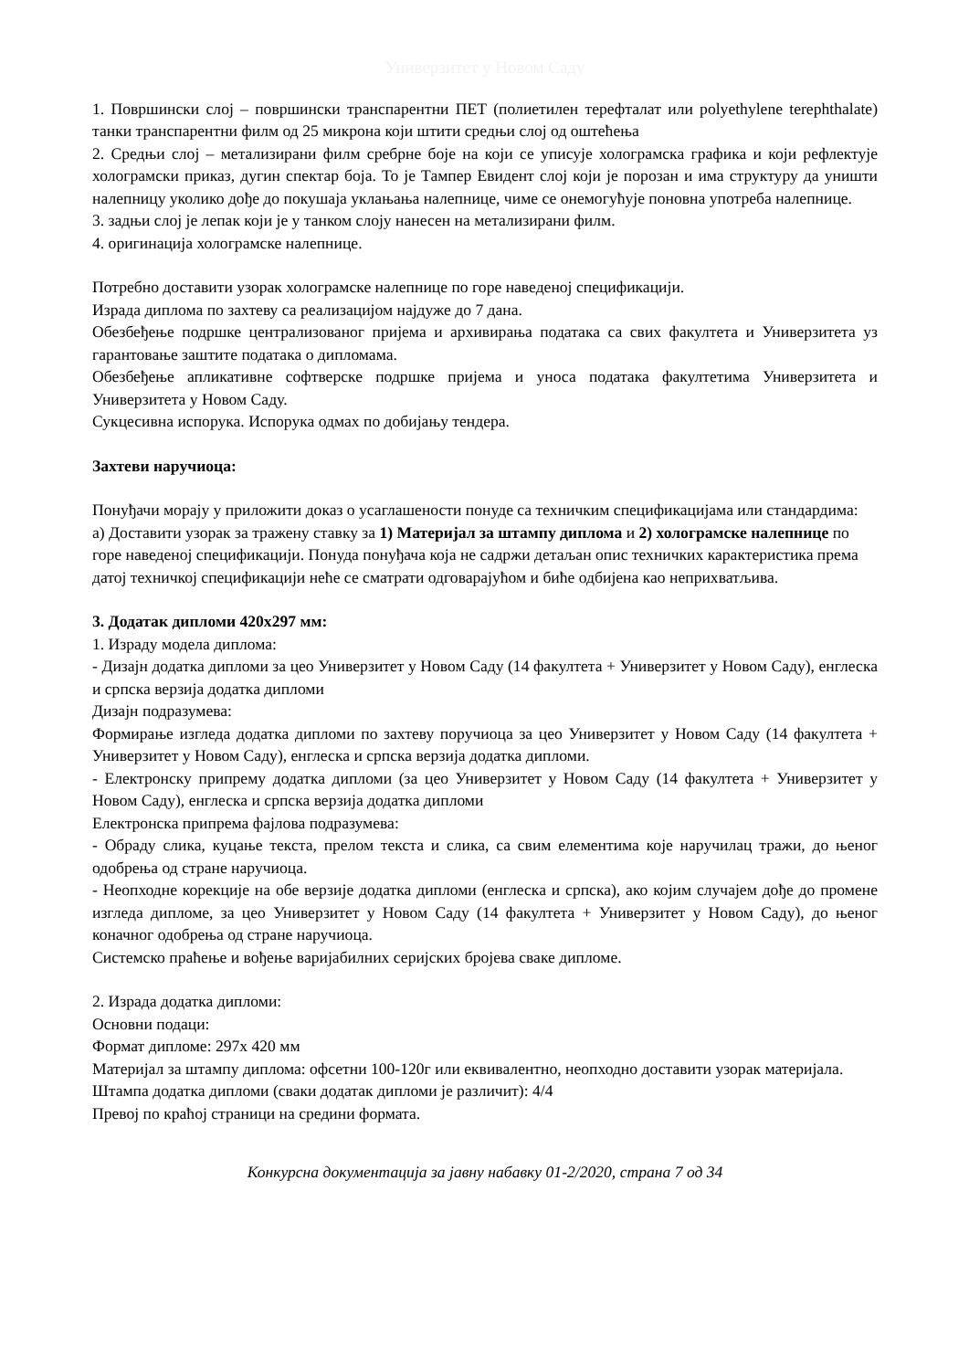Универзитет у Новом Саду
1. Површински слој – површински транспарентни ПЕТ (полиетилен терефталат или polyethylene terephthalate) танки транспарентни филм од 25 микрона који штити средњи слој од оштећења
2. Средњи слој – метализирани филм сребрне боје на који се уписује холограмска графика и који рефлектује холограмски приказ, дугин спектар боја. То је Тампер Евидент слој који је порозан и има структуру да уништи налепницу уколико дође до покушаја уклањања налепнице, чиме се онемогућује поновна употреба налепнице.
3. задњи слој је лепак који је у танком слоју нанесен на метализирани филм.
4. оригинација холограмске налепнице.
Потребно доставити узорак холограмске налепнице по горе наведеној спецификацији.
Израда диплома по захтеву са реализацијом најдуже до 7 дана.
Обезбеђење подршке централизованог пријема и архивирања података са свих факултета и Универзитета уз гарантовање заштите података о дипломама.
Обезбеђење апликативне софтверске подршке пријема и уноса података факултетима Универзитета и Универзитета у Новом Саду.
Сукцесивна испорука. Испорука одмах по добијању тендера.
Захтеви наручиоца:
Понуђачи морају у приложити доказ о усаглашености понуде са техничким спецификацијама или стандардима:
а) Доставити узорак за тражену ставку за 1) Материјал за штампу диплома и 2) холограмске налепнице по горе наведеној спецификацији. Понуда понуђача која не садржи детаљан опис техничких карактеристика према датој техничкој спецификацији неће се сматрати одговарајућом и биће одбијена као неприхватљива.
3. Додатак дипломи 420х297 мм:
1. Израду модела диплома:
- Дизајн додатка дипломи за цео Универзитет у Новом Саду (14 факултета + Универзитет у Новом Саду), енглеска и српска верзија додатка дипломи
Дизајн подразумева:
Формирање изгледа додатка дипломи по захтеву поручиоца за цео Универзитет у Новом Саду (14 факултета + Универзитет у Новом Саду), енглеска и српска верзија додатка дипломи.
- Електронску припрему додатка дипломи (за цео Универзитет у Новом Саду (14 факултета + Универзитет у Новом Саду), енглеска и српска верзија додатка дипломи
Електронска припрема фајлова подразумева:
- Обраду слика, куцање текста, прелом текста и слика, са свим елементима које наручилац тражи, до њеног одобрења од стране наручиоца.
- Неопходне корекције на обе верзије додатка дипломи (енглеска и српска), ако којим случајем дође до промене изгледа дипломе, за цео Универзитет у Новом Саду (14 факултета + Универзитет у Новом Саду), до њеног коначног одобрења од стране наручиоца.
Системско праћење и вођење варијабилних серијских бројева сваке дипломе.
2. Израда додатка дипломи:
Основни подаци:
Формат дипломе: 297х 420 мм
Материјал за штампу диплома: офсетни 100-120г или еквивалентно, неопходно доставити узорак материјала.
Штампа додатка дипломи (сваки додатак дипломи је различит): 4/4
Превој по краћој страници на средини формата.
Конкурсна документација за јавну набавку 01-2/2020, страна 7 од 34